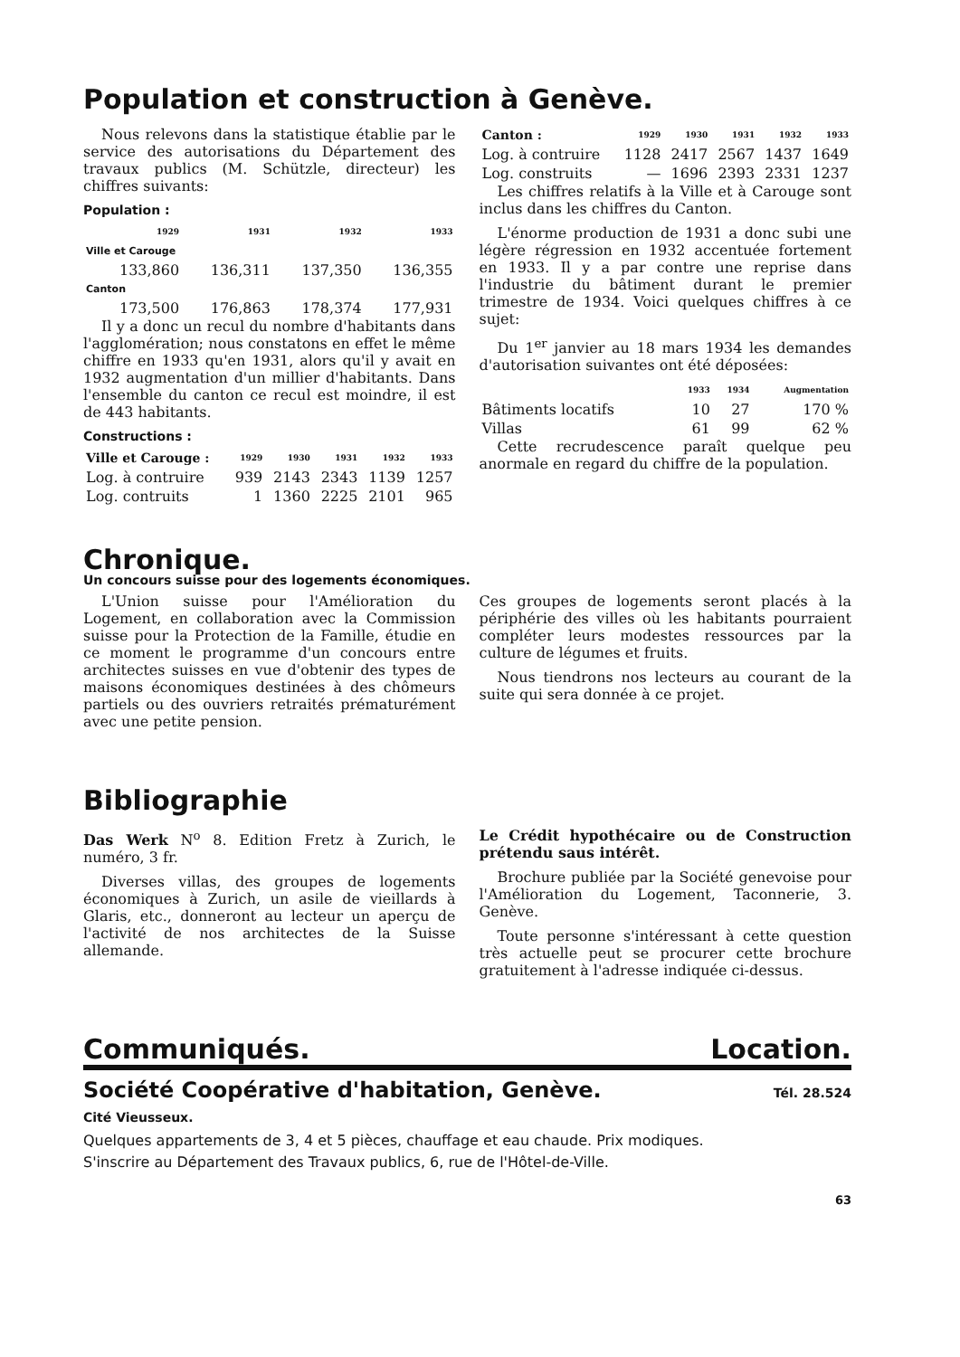Population et construction à Genève.
Nous relevons dans la statistique établie par le service des autorisations du Département des travaux publics (M. Schützle, directeur) les chiffres suivants:
Population :
| | 1929 | 1931 | 1932 | 1933 |
| --- | --- | --- | --- | --- |
| Ville et Carouge | | | | |
| | 133,860 | 136,311 | 137,350 | 136,355 |
| Canton | | | | |
| | 173,500 | 176,863 | 178,374 | 177,931 |
Il y a donc un recul du nombre d'habitants dans l'agglomération; nous constatons en effet le même chiffre en 1933 qu'en 1931, alors qu'il y avait en 1932 augmentation d'un millier d'habitants. Dans l'ensemble du canton ce recul est moindre, il est de 443 habitants.
Constructions :
| Ville et Carouge : | 1929 | 1930 | 1931 | 1932 | 1933 |
| --- | --- | --- | --- | --- | --- |
| Log. à contruire | 939 | 2143 | 2343 | 1139 | 1257 |
| Log. contruits | 1 | 1360 | 2225 | 2101 | 965 |
| Canton : | 1929 | 1930 | 1931 | 1932 | 1933 |
| --- | --- | --- | --- | --- | --- |
| Log. à contruire | 1128 | 2417 | 2567 | 1437 | 1649 |
| Log. construits | — | 1696 | 2393 | 2331 | 1237 |
Les chiffres relatifs à la Ville et à Carouge sont inclus dans les chiffres du Canton.
L'énorme production de 1931 a donc subi une légère régression en 1932 accentuée fortement en 1933. Il y a par contre une reprise dans l'industrie du bâtiment durant le premier trimestre de 1934. Voici quelques chiffres à ce sujet:
Du 1<sup>er</sup> janvier au 18 mars 1934 les demandes d'autorisation suivantes ont été déposées:
| | 1933 | 1934 | Augmentation |
| --- | --- | --- | --- |
| Bâtiments locatifs | 10 | 27 | 170 % |
| Villas | 61 | 99 | 62 % |
Cette recrudescence paraît quelque peu anormale en regard du chiffre de la population.
Chronique.
Un concours suisse pour des logements économiques.
L'Union suisse pour l'Amélioration du Logement, en collaboration avec la Commission suisse pour la Protection de la Famille, étudie en ce moment le programme d'un concours entre architectes suisses en vue d'obtenir des types de maisons économiques destinées à des chômeurs partiels ou des ouvriers retraités prématurément avec une petite pension.
Ces groupes de logements seront placés à la périphérie des villes où les habitants pourraient compléter leurs modestes ressources par la culture de légumes et fruits.
Nous tiendrons nos lecteurs au courant de la suite qui sera donnée à ce projet.
Bibliographie
Das Werk N<sup>o</sup> 8. Edition Fretz à Zurich, le numéro, 3 fr.
Diverses villas, des groupes de logements économiques à Zurich, un asile de vieillards à Glaris, etc., donneront au lecteur un aperçu de l'activité de nos architectes de la Suisse allemande.
Le Crédit hypothécaire ou de Construction prétendu saus intérêt.
Brochure publiée par la Société genevoise pour l'Amélioration du Logement, Taconnerie, 3. Genève.
Toute personne s'intéressant à cette question très actuelle peut se procurer cette brochure gratuitement à l'adresse indiquée ci-dessus.
Communiqués. Location.
Société Coopérative d'habitation, Genève.
Tél. 28.524
Cité Vieusseux.
Quelques appartements de 3, 4 et 5 pièces, chauffage et eau chaude. Prix modiques.
S'inscrire au Département des Travaux publics, 6, rue de l'Hôtel-de-Ville.
63